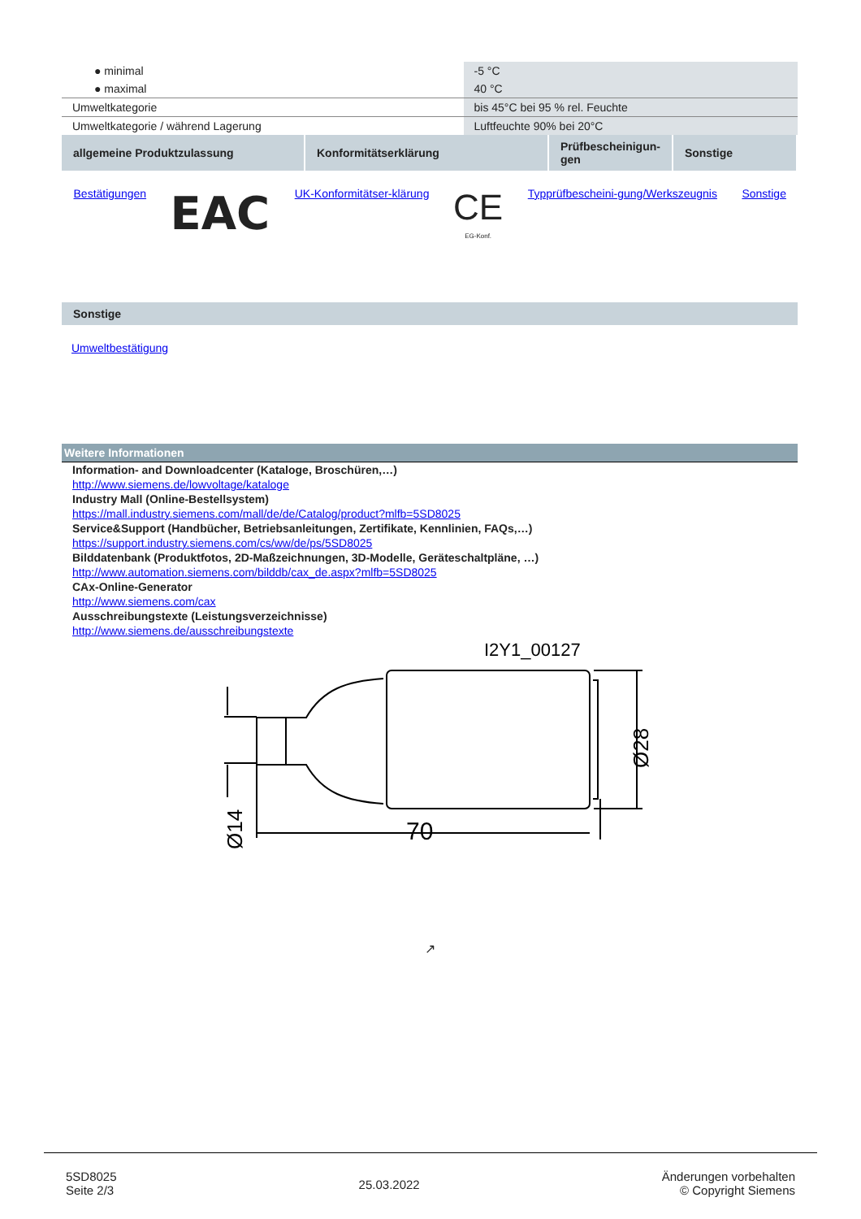| ● minimal | -5 °C |
| ● maximal | 40 °C |
| Umweltkategorie | bis 45°C bei 95 % rel. Feuchte |
| Umweltkategorie / während Lagerung | Luftfeuchte 90% bei 20°C |
| allgemeine Produktzulassung | Konformitätserklärung | Prüfbescheinigun-gen | Sonstige |
| Bestätigungen | EAC | UK-Konformitätser-klärung | CE EG-Konf. | Typprüfbescheini-gung/Werkszeugnis | Sonstige |
Sonstige
Umweltbestätigung
Weitere Informationen
Information- and Downloadcenter (Kataloge, Broschüren,…)
http://www.siemens.de/lowvoltage/kataloge
Industry Mall (Online-Bestellsystem)
https://mall.industry.siemens.com/mall/de/de/Catalog/product?mlfb=5SD8025
Service&Support (Handbücher, Betriebsanleitungen, Zertifikate, Kennlinien, FAQs,…)
https://support.industry.siemens.com/cs/ww/de/ps/5SD8025
Bilddatenbank (Produktfotos, 2D-Maßzeichnungen, 3D-Modelle, Geräteschaltpläne, …)
http://www.automation.siemens.com/bilddb/cax_de.aspx?mlfb=5SD8025
CAx-Online-Generator
http://www.siemens.com/cax
Ausschreibungstexte (Leistungsverzeichnisse)
http://www.siemens.de/ausschreibungstexte
I2Y1_00127
70
Ø28
Ø14
↗
5SD8025
Seite 2/3
25.03.2022
Änderungen vorbehalten
© Copyright Siemens